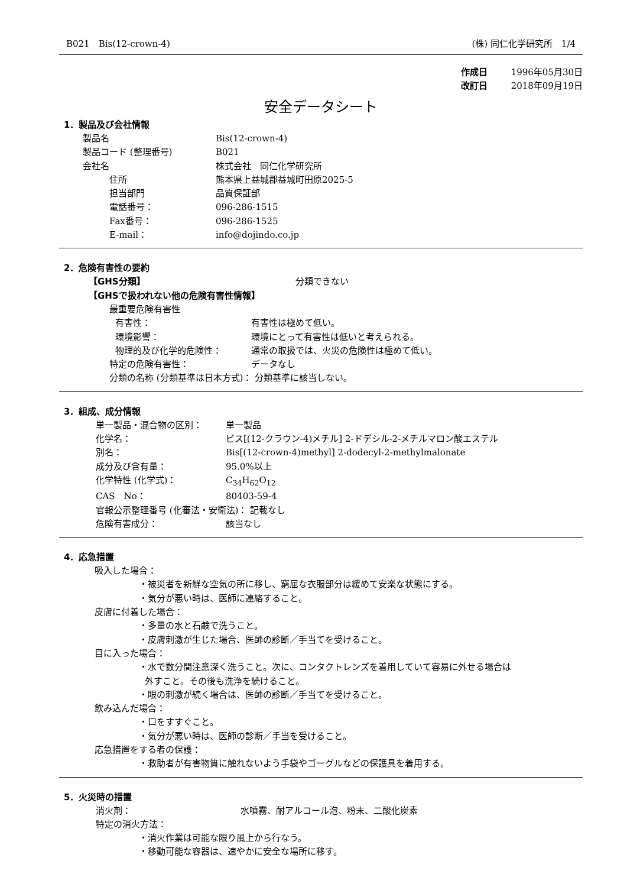B021　Bis(12-crown-4) (株) 同仁化学研究所　1/4
作成日 1996年05月30日
改訂日 2018年09月19日
安全データシート
1．製品及び会社情報
製品名 Bis(12-crown-4)
製品コード (整理番号) B021
会社名 株式会社　同仁化学研究所
住所 熊本県上益城郡益城町田原2025-5
担当部門 品質保証部
電話番号： 096-286-1515
Fax番号： 096-286-1525
E-mail： info@dojindo.co.jp
2．危険有害性の要約
【GHS分類】 分類できない
【GHSで扱われない他の危険有害性情報】
最重要危険有害性
有害性： 有害性は極めて低い。
環境影響： 環境にとって有害性は低いと考えられる。
物理的及び化学的危険性： 通常の取扱では、火災の危険性は極めて低い。
特定の危険有害性： データなし
分類の名称 (分類基準は日本方式)： 分類基準に該当しない。
3．組成、成分情報
単一製品・混合物の区別： 単一製品
化学名： ビス[(12-クラウン-4)メチル] 2-ドデシル-2-メチルマロン酸エステル
別名： Bis[(12-crown-4)methyl] 2-dodecyl-2-methylmalonate
成分及び含有量： 95.0%以上
化学特性 (化学式)： C<sub>34</sub>H<sub>62</sub>O<sub>12</sub>
CAS　No： 80403-59-4
官報公示整理番号 (化審法・安衛法)： 記載なし
危険有害成分： 該当なし
4．応急措置
吸入した場合：
・被災者を新鮮な空気の所に移し、窮屈な衣服部分は緩めて安楽な状態にする。
・気分が悪い時は、医師に連絡すること。
皮膚に付着した場合：
・多量の水と石鹸で洗うこと。
・皮膚刺激が生じた場合、医師の診断／手当てを受けること。
目に入った場合：
・水で数分間注意深く洗うこと。次に、コンタクトレンズを着用していて容易に外せる場合は
外すこと。その後も洗浄を続けること。
・眼の刺激が続く場合は、医師の診断／手当てを受けること。
飲み込んだ場合：
・口をすすぐこと。
・気分が悪い時は、医師の診断／手当を受けること。
応急措置をする者の保護：
・救助者が有害物質に触れないよう手袋やゴーグルなどの保護具を着用する。
5．火災時の措置
消火剤： 水噴霧、耐アルコール泡、粉末、二酸化炭素
特定の消火方法：
・消火作業は可能な限り風上から行なう。
・移動可能な容器は、速やかに安全な場所に移す。